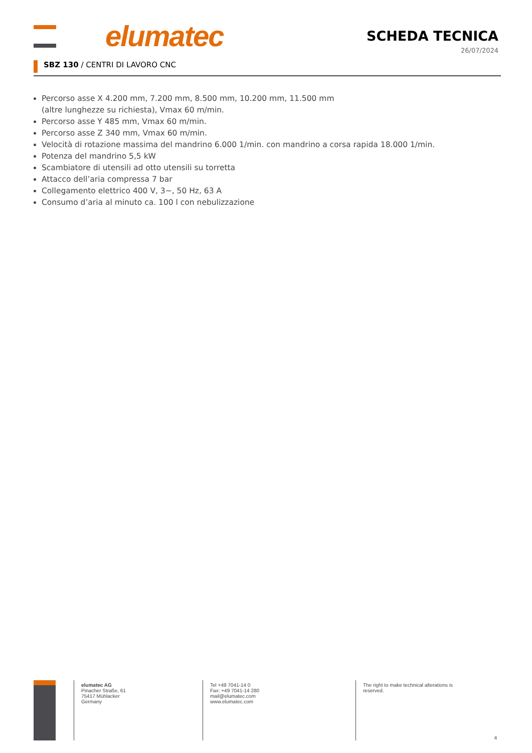elumatec
SCHEDA TECNICA
26/07/2024
SBZ 130 / CENTRI DI LAVORO CNC
Percorso asse X 4.200 mm, 7.200 mm, 8.500 mm, 10.200 mm, 11.500 mm
(altre lunghezze su richiesta), Vmax 60 m/min.
Percorso asse Y 485 mm, Vmax 60 m/min.
Percorso asse Z 340 mm, Vmax 60 m/min.
Velocità di rotazione massima del mandrino 6.000 1/min. con mandrino a corsa rapida 18.000 1/min.
Potenza del mandrino 5,5 kW
Scambiatore di utensili ad otto utensili su torretta
Attacco dell’aria compressa 7 bar
Collegamento elettrico 400 V, 3~, 50 Hz, 63 A
Consumo d’aria al minuto ca. 100 l con nebulizzazione
elumatec AG
Pinacher Straße, 61
75417 Mühlacker
Germany
Tel +49 7041-14 0
Fax: +49 7041-14 280
mail@elumatec.com
www.elumatec.com
The right to make technical alterations is
reserved.
4